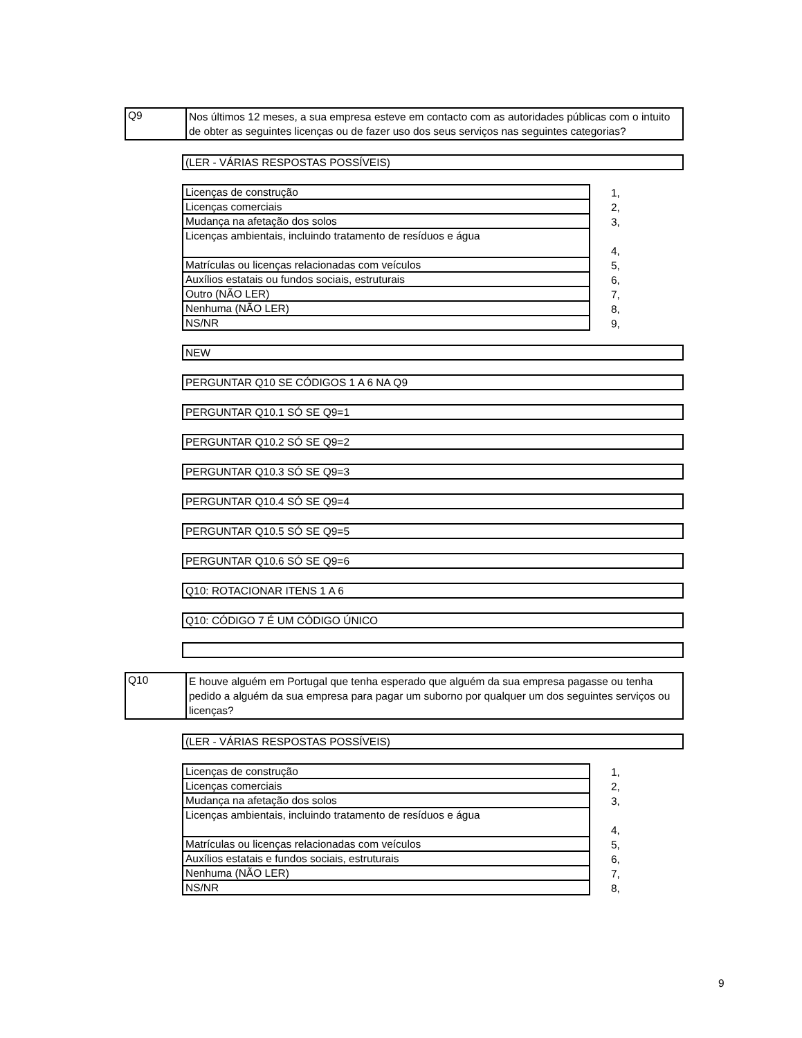Q9
Nos últimos 12 meses, a sua empresa esteve em contacto com as autoridades públicas com o intuito de obter as seguintes licenças ou de fazer uso dos seus serviços nas seguintes categorias?
(LER - VÁRIAS RESPOSTAS POSSÍVEIS)
| Licenças de construção | 1, |
| Licenças comerciais | 2, |
| Mudança na afetação dos solos | 3, |
| Licenças ambientais, incluindo tratamento de resíduos e água | 4, |
| Matrículas ou licenças relacionadas com veículos | 5, |
| Auxílios estatais ou fundos sociais, estruturais | 6, |
| Outro (NÃO LER) | 7, |
| Nenhuma (NÃO LER) | 8, |
| NS/NR | 9, |
NEW
PERGUNTAR Q10 SE CÓDIGOS 1 A 6 NA Q9
PERGUNTAR Q10.1 SÓ SE Q9=1
PERGUNTAR Q10.2 SÓ SE Q9=2
PERGUNTAR Q10.3 SÓ SE Q9=3
PERGUNTAR Q10.4 SÓ SE Q9=4
PERGUNTAR Q10.5 SÓ SE Q9=5
PERGUNTAR Q10.6 SÓ SE Q9=6
Q10: ROTACIONAR ITENS 1 A 6
Q10: CÓDIGO 7 É UM CÓDIGO ÚNICO
Q10
E houve alguém em Portugal que tenha esperado que alguém da sua empresa pagasse ou tenha pedido a alguém da sua empresa para pagar um suborno por qualquer um dos seguintes serviços ou licenças?
(LER - VÁRIAS RESPOSTAS POSSÍVEIS)
| Licenças de construção | 1, |
| Licenças comerciais | 2, |
| Mudança na afetação dos solos | 3, |
| Licenças ambientais, incluindo tratamento de resíduos e água | 4, |
| Matrículas ou licenças relacionadas com veículos | 5, |
| Auxílios estatais e fundos sociais, estruturais | 6, |
| Nenhuma (NÃO LER) | 7, |
| NS/NR | 8, |
9